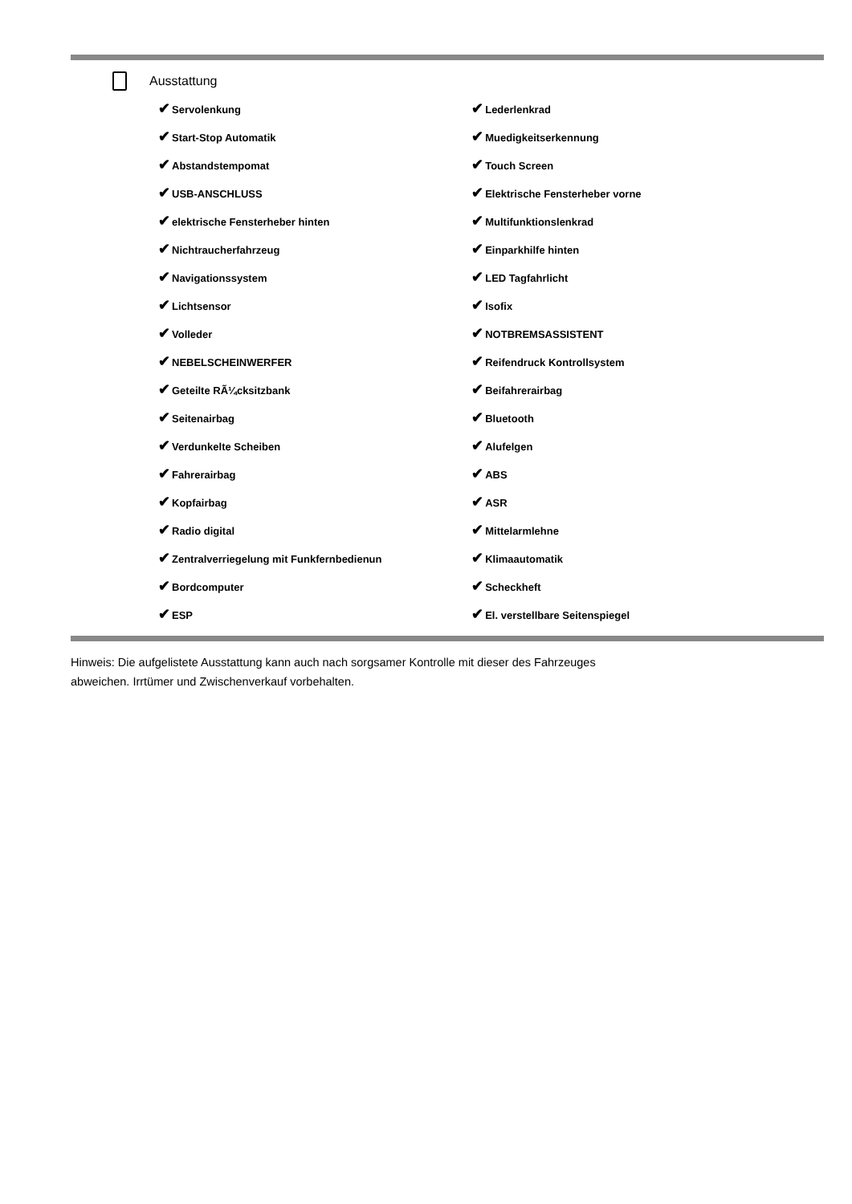Ausstattung
| ✔ Servolenkung | ✔ Lederlenkrad |
| ✔ Start-Stop Automatik | ✔ Muedigkeitserkennung |
| ✔ Abstandstempomat | ✔ Touch Screen |
| ✔ USB-ANSCHLUSS | ✔ Elektrische Fensterheber vorne |
| ✔ elektrische Fensterheber hinten | ✔ Multifunktionslenkrad |
| ✔ Nichtraucherfahrzeug | ✔ Einparkhilfe hinten |
| ✔ Navigationssystem | ✔ LED Tagfahrlicht |
| ✔ Lichtsensor | ✔ Isofix |
| ✔ Volleder | ✔ NOTBREMSASSISTENT |
| ✔ NEBELSCHEINWERFER | ✔ Reifendruck Kontrollsystem |
| ✔ Geteilte RÃ¼cksitzbank | ✔ Beifahrerairbag |
| ✔ Seitenairbag | ✔ Bluetooth |
| ✔ Verdunkelte Scheiben | ✔ Alufelgen |
| ✔ Fahrerairbag | ✔ ABS |
| ✔ Kopfairbag | ✔ ASR |
| ✔ Radio digital | ✔ Mittelarmlehne |
| ✔ Zentralverriegelung mit Funkfernbedienun | ✔ Klimaautomatik |
| ✔ Bordcomputer | ✔ Scheckheft |
| ✔ ESP | ✔ El. verstellbare Seitenspiegel |
Hinweis: Die aufgelistete Ausstattung kann auch nach sorgsamer Kontrolle mit dieser des Fahrzeuges
abweichen. Irrtümer und Zwischenverkauf vorbehalten.